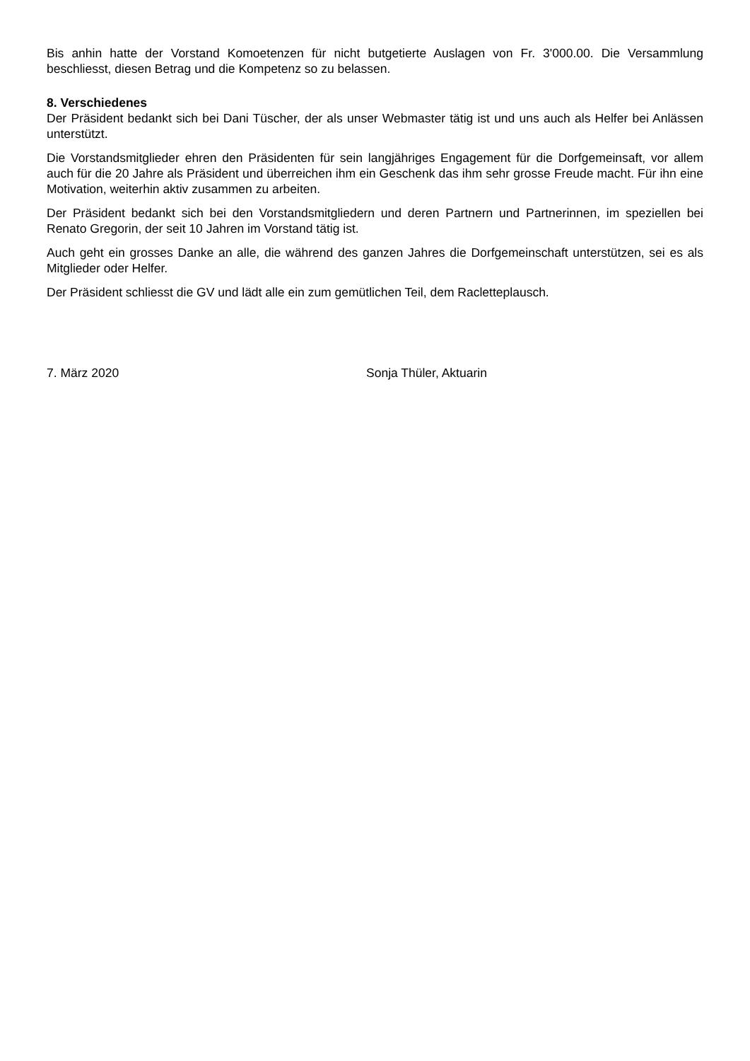Bis anhin hatte der Vorstand Komoetenzen für nicht butgetierte Auslagen von Fr. 3'000.00. Die Versammlung beschliesst, diesen Betrag und die Kompetenz so zu belassen.
8. Verschiedenes
Der Präsident bedankt sich bei Dani Tüscher, der als unser Webmaster tätig ist und uns auch als Helfer bei Anlässen unterstützt.
Die Vorstandsmitglieder ehren den Präsidenten für sein langjähriges Engagement für die Dorfgemeinsaft, vor allem auch für die 20 Jahre als Präsident und überreichen ihm ein Geschenk das ihm sehr grosse Freude macht. Für ihn eine Motivation, weiterhin aktiv zusammen zu arbeiten.
Der Präsident bedankt sich bei den Vorstandsmitgliedern und deren Partnern und Partnerinnen, im speziellen bei Renato Gregorin, der seit 10 Jahren im Vorstand tätig ist.
Auch geht ein grosses Danke an alle, die während des ganzen Jahres die Dorfgemeinschaft unterstützen, sei es als Mitglieder oder Helfer.
Der Präsident schliesst die GV und lädt alle ein zum gemütlichen Teil, dem Racletteplausch.
7. März 2020 Sonja Thüler, Aktuarin